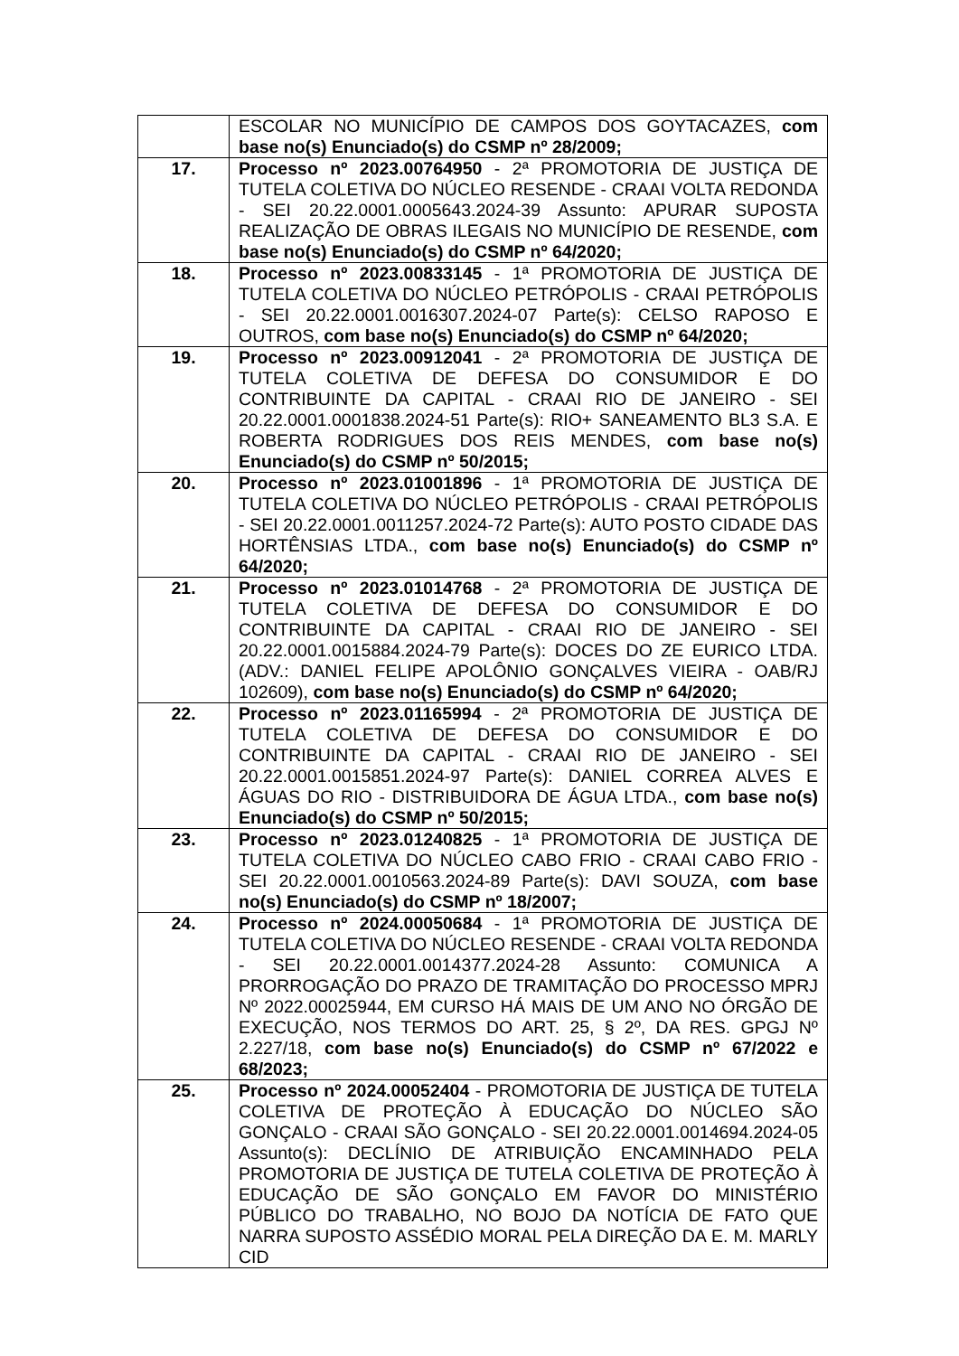| | ESCOLAR NO MUNICÍPIO DE CAMPOS DOS GOYTACAZES, com base no(s) Enunciado(s) do CSMP nº 28/2009; |
| 17. | Processo nº 2023.00764950 - 2ª PROMOTORIA DE JUSTIÇA DE TUTELA COLETIVA DO NÚCLEO RESENDE - CRAAI VOLTA REDONDA - SEI 20.22.0001.0005643.2024-39 Assunto: APURAR SUPOSTA REALIZAÇÃO DE OBRAS ILEGAIS NO MUNICÍPIO DE RESENDE, com base no(s) Enunciado(s) do CSMP nº 64/2020; |
| 18. | Processo nº 2023.00833145 - 1ª PROMOTORIA DE JUSTIÇA DE TUTELA COLETIVA DO NÚCLEO PETRÓPOLIS - CRAAI PETRÓPOLIS - SEI 20.22.0001.0016307.2024-07 Parte(s): CELSO RAPOSO E OUTROS, com base no(s) Enunciado(s) do CSMP nº 64/2020; |
| 19. | Processo nº 2023.00912041 - 2ª PROMOTORIA DE JUSTIÇA DE TUTELA COLETIVA DE DEFESA DO CONSUMIDOR E DO CONTRIBUINTE DA CAPITAL - CRAAI RIO DE JANEIRO - SEI 20.22.0001.0001838.2024-51 Parte(s): RIO+ SANEAMENTO BL3 S.A. E ROBERTA RODRIGUES DOS REIS MENDES, com base no(s) Enunciado(s) do CSMP nº 50/2015; |
| 20. | Processo nº 2023.01001896 - 1ª PROMOTORIA DE JUSTIÇA DE TUTELA COLETIVA DO NÚCLEO PETRÓPOLIS - CRAAI PETRÓPOLIS - SEI 20.22.0001.0011257.2024-72 Parte(s): AUTO POSTO CIDADE DAS HORTÊNSIAS LTDA., com base no(s) Enunciado(s) do CSMP nº 64/2020; |
| 21. | Processo nº 2023.01014768 - 2ª PROMOTORIA DE JUSTIÇA DE TUTELA COLETIVA DE DEFESA DO CONSUMIDOR E DO CONTRIBUINTE DA CAPITAL - CRAAI RIO DE JANEIRO - SEI 20.22.0001.0015884.2024-79 Parte(s): DOCES DO ZE EURICO LTDA. (ADV.: DANIEL FELIPE APOLÔNIO GONÇALVES VIEIRA - OAB/RJ 102609), com base no(s) Enunciado(s) do CSMP nº 64/2020; |
| 22. | Processo nº 2023.01165994 - 2ª PROMOTORIA DE JUSTIÇA DE TUTELA COLETIVA DE DEFESA DO CONSUMIDOR E DO CONTRIBUINTE DA CAPITAL - CRAAI RIO DE JANEIRO - SEI 20.22.0001.0015851.2024-97 Parte(s): DANIEL CORREA ALVES E ÁGUAS DO RIO - DISTRIBUIDORA DE ÁGUA LTDA., com base no(s) Enunciado(s) do CSMP nº 50/2015; |
| 23. | Processo nº 2023.01240825 - 1ª PROMOTORIA DE JUSTIÇA DE TUTELA COLETIVA DO NÚCLEO CABO FRIO - CRAAI CABO FRIO - SEI 20.22.0001.0010563.2024-89 Parte(s): DAVI SOUZA, com base no(s) Enunciado(s) do CSMP nº 18/2007; |
| 24. | Processo nº 2024.00050684 - 1ª PROMOTORIA DE JUSTIÇA DE TUTELA COLETIVA DO NÚCLEO RESENDE - CRAAI VOLTA REDONDA - SEI 20.22.0001.0014377.2024-28 Assunto: COMUNICA A PRORROGAÇÃO DO PRAZO DE TRAMITAÇÃO DO PROCESSO MPRJ Nº 2022.00025944, EM CURSO HÁ MAIS DE UM ANO NO ÓRGÃO DE EXECUÇÃO, NOS TERMOS DO ART. 25, § 2º, DA RES. GPGJ Nº 2.227/18, com base no(s) Enunciado(s) do CSMP nº 67/2022 e 68/2023; |
| 25. | Processo nº 2024.00052404 - PROMOTORIA DE JUSTIÇA DE TUTELA COLETIVA DE PROTEÇÃO À EDUCAÇÃO DO NÚCLEO SÃO GONÇALO - CRAAI SÃO GONÇALO - SEI 20.22.0001.0014694.2024-05 Assunto(s): DECLÍNIO DE ATRIBUIÇÃO ENCAMINHADO PELA PROMOTORIA DE JUSTIÇA DE TUTELA COLETIVA DE PROTEÇÃO À EDUCAÇÃO DE SÃO GONÇALO EM FAVOR DO MINISTÉRIO PÚBLICO DO TRABALHO, NO BOJO DA NOTÍCIA DE FATO QUE NARRA SUPOSTO ASSÉDIO MORAL PELA DIREÇÃO DA E. M. MARLY CID |